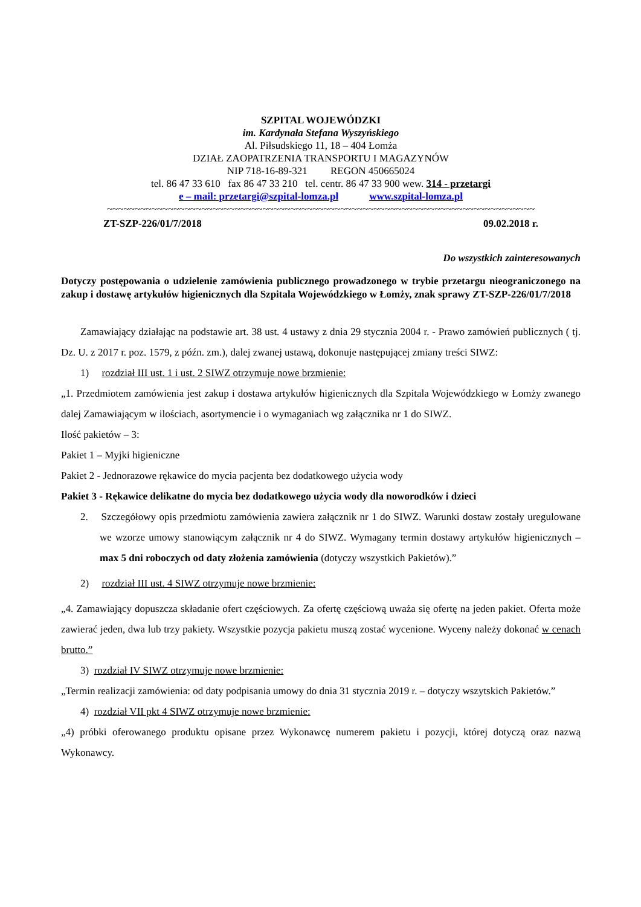SZPITAL WOJEWÓDZKI
im. Kardynała Stefana Wyszyńskiego
Al. Piłsudskiego 11, 18 – 404 Łomża
DZIAŁ ZAOPATRZENIA TRANSPORTU I MAGAZYNÓW
NIP 718-16-89-321 REGON 450665024
tel. 86 47 33 610 fax 86 47 33 210 tel. centr. 86 47 33 900 wew. 314 - przetargi
e – mail: przetargi@szpital-lomza.pl www.szpital-lomza.pl
~~~~~~~~~~~~~~~~~~~~~~~~~~~~~~~~~~~~~~~~~~~~~~~~~~~~~~~~~~~~~~~~~~~~~~~~~~~~~
ZT-SZP-226/01/7/2018 09.02.2018 r.
Do wszystkich zainteresowanych
Dotyczy postępowania o udzielenie zamówienia publicznego prowadzonego w trybie przetargu nieograniczonego na zakup i dostawę artykułów higienicznych dla Szpitala Wojewódzkiego w Łomży, znak sprawy ZT-SZP-226/01/7/2018
Zamawiający działając na podstawie art. 38 ust. 4 ustawy z dnia 29 stycznia 2004 r. - Prawo zamówień publicznych ( tj. Dz. U. z 2017 r. poz. 1579, z późn. zm.), dalej zwanej ustawą, dokonuje następującej zmiany treści SIWZ:
1) rozdział III ust. 1 i ust. 2 SIWZ otrzymuje nowe brzmienie:
„1. Przedmiotem zamówienia jest zakup i dostawa artykułów higienicznych dla Szpitala Wojewódzkiego w Łomży zwanego dalej Zamawiającym w ilościach, asortymencie i o wymaganiach wg załącznika nr 1 do SIWZ.
Ilość pakietów – 3:
Pakiet 1 – Myjki higieniczne
Pakiet 2 - Jednorazowe rękawice do mycia pacjenta bez dodatkowego użycia wody
Pakiet 3 - Rękawice delikatne do mycia bez dodatkowego użycia wody dla noworodków i dzieci
2. Szczegółowy opis przedmiotu zamówienia zawiera załącznik nr 1 do SIWZ. Warunki dostaw zostały uregulowane we wzorze umowy stanowiącym załącznik nr 4 do SIWZ. Wymagany termin dostawy artykułów higienicznych – max 5 dni roboczych od daty złożenia zamówienia (dotyczy wszystkich Pakietów).”
2) rozdział III ust. 4 SIWZ otrzymuje nowe brzmienie:
„4. Zamawiający dopuszcza składanie ofert częściowych. Za ofertę częściową uważa się ofertę na jeden pakiet. Oferta może zawierać jeden, dwa lub trzy pakiety. Wszystkie pozycja pakietu muszą zostać wycenione. Wyceny należy dokonać w cenach brutto.”
3) rozdział IV SIWZ otrzymuje nowe brzmienie:
„Termin realizacji zamówienia: od daty podpisania umowy do dnia 31 stycznia 2019 r. – dotyczy wszytskich Pakietów.”
4) rozdział VII pkt 4 SIWZ otrzymuje nowe brzmienie:
„4) próbki oferowanego produktu opisane przez Wykonawcę numerem pakietu i pozycji, której dotyczą oraz nazwą Wykonawcy.